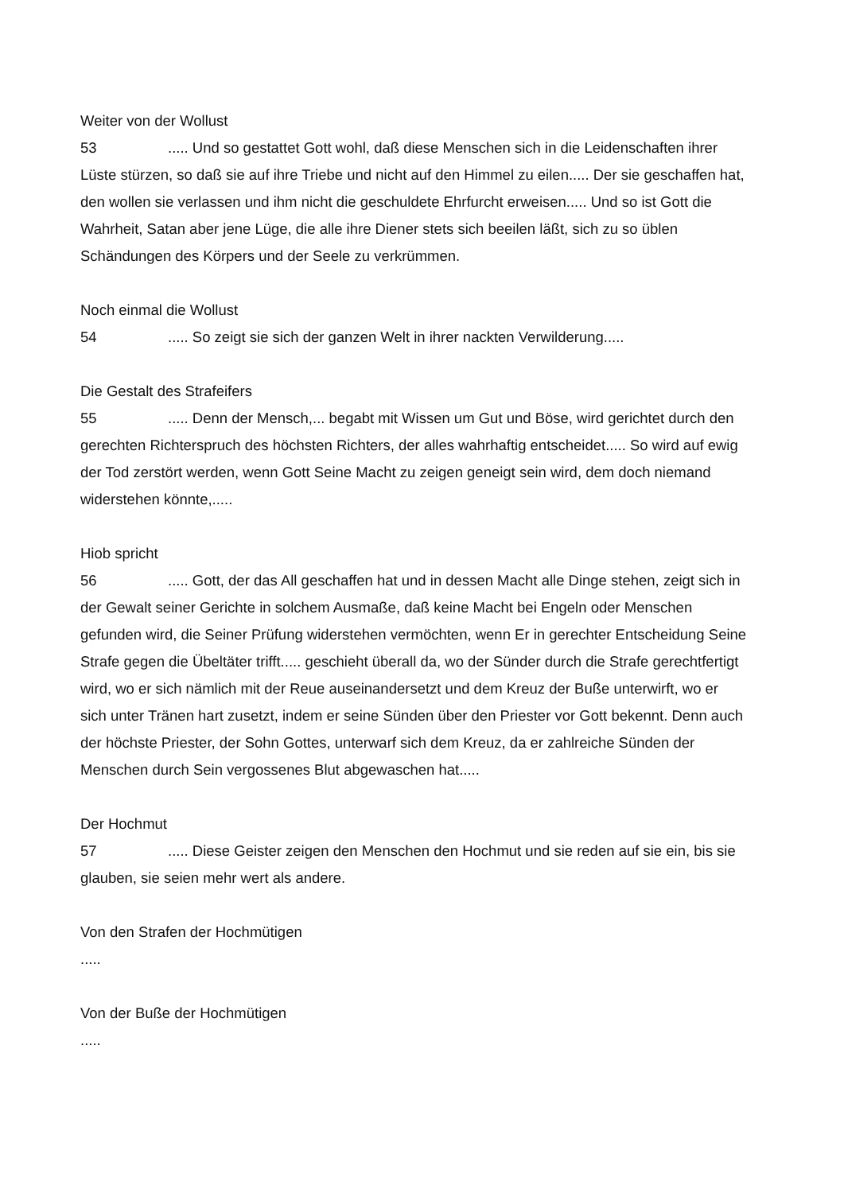Weiter von der Wollust
53..... Und so gestattet Gott wohl, daß diese Menschen sich in die Leidenschaften ihrer Lüste stürzen, so daß sie auf ihre Triebe und nicht auf den Himmel zu eilen..... Der sie geschaffen hat, den wollen sie verlassen und ihm nicht die geschuldete Ehrfurcht erweisen..... Und so ist Gott die Wahrheit, Satan aber jene Lüge, die alle ihre Diener stets sich beeilen läßt, sich zu so üblen Schändungen des Körpers und der Seele zu verkrümmen.
Noch einmal die Wollust
54..... So zeigt sie sich der ganzen Welt in ihrer nackten Verwilderung.....
Die Gestalt des Strafeifers
55..... Denn der Mensch,... begabt mit Wissen um Gut und Böse, wird gerichtet durch den gerechten Richterspruch des höchsten Richters, der alles wahrhaftig entscheidet..... So wird auf ewig der Tod zerstört werden, wenn Gott Seine Macht zu zeigen geneigt sein wird, dem doch niemand widerstehen könnte,.....
Hiob spricht
56..... Gott, der das All geschaffen hat und in dessen Macht alle Dinge stehen, zeigt sich in der Gewalt seiner Gerichte in solchem Ausmaße, daß keine Macht bei Engeln oder Menschen gefunden wird, die Seiner Prüfung widerstehen vermöchten, wenn Er in gerechter Entscheidung Seine Strafe gegen die Übeltäter trifft..... geschieht überall da, wo der Sünder durch die Strafe gerechtfertigt wird, wo er sich nämlich mit der Reue auseinandersetzt und dem Kreuz der Buße unterwirft, wo er sich unter Tränen hart zusetzt, indem er seine Sünden über den Priester vor Gott bekennt. Denn auch der höchste Priester, der Sohn Gottes, unterwarf sich dem Kreuz, da er zahlreiche Sünden der Menschen durch Sein vergossenes Blut abgewaschen hat.....
Der Hochmut
57..... Diese Geister zeigen den Menschen den Hochmut und sie reden auf sie ein, bis sie glauben, sie seien mehr wert als andere.
Von den Strafen der Hochmütigen
.....
Von der Buße der Hochmütigen
.....